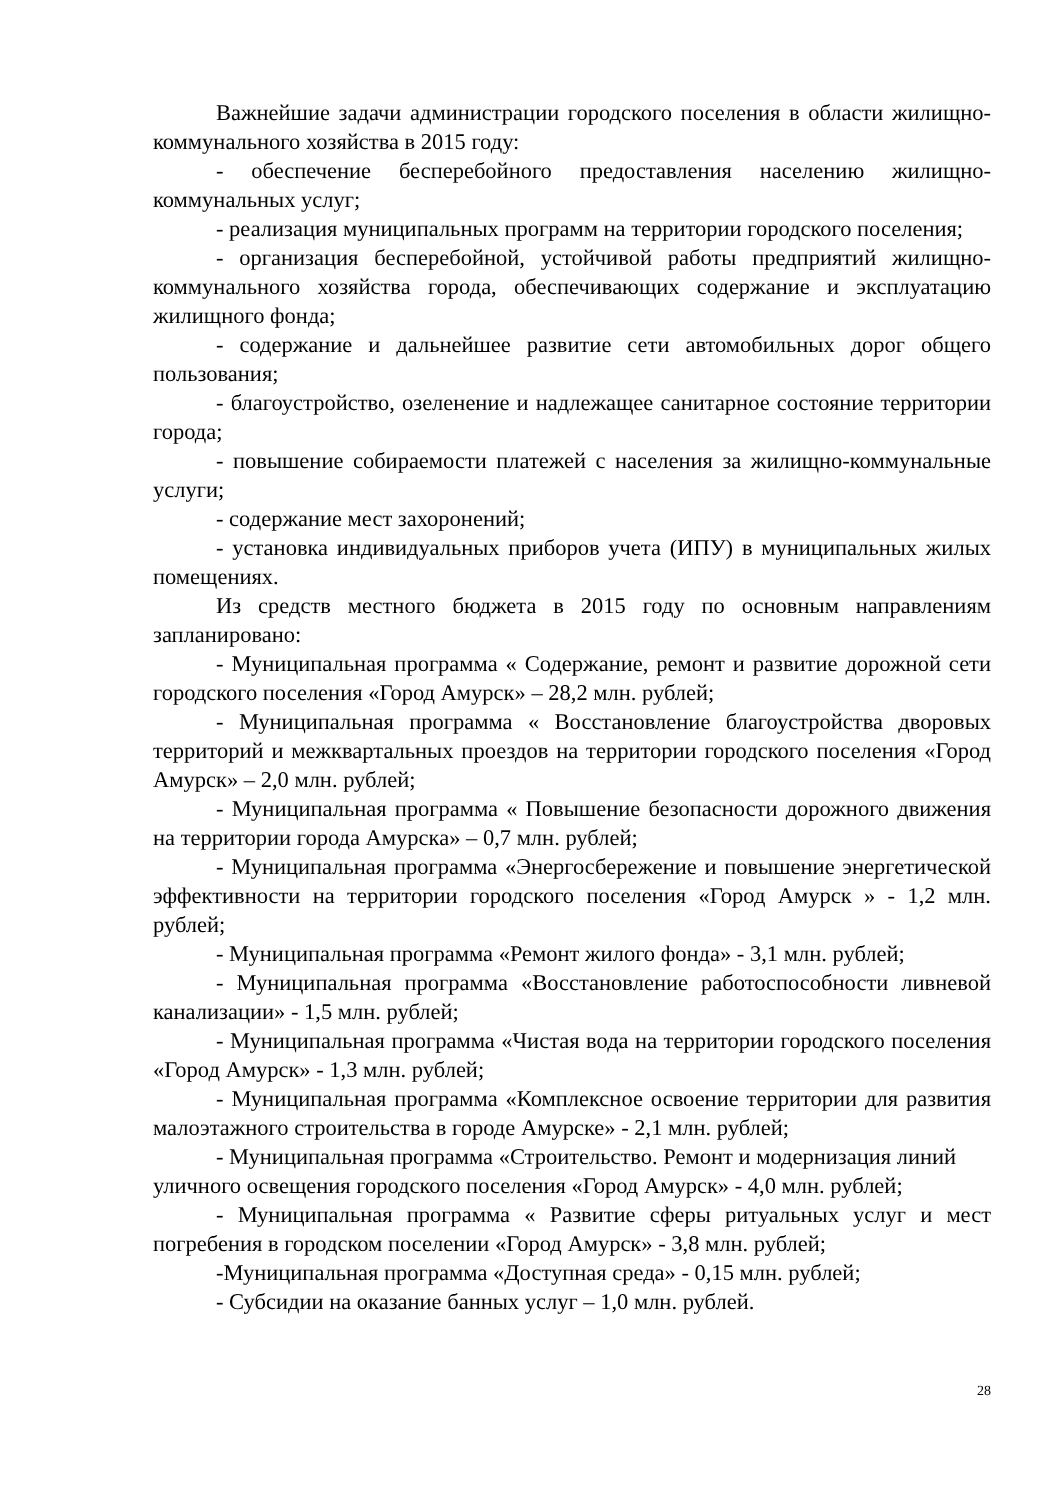Важнейшие задачи администрации городского поселения в области жилищно-коммунального хозяйства в 2015 году:
- обеспечение бесперебойного предоставления населению жилищно-коммунальных услуг;
- реализация муниципальных программ на территории городского поселения;
- организация бесперебойной, устойчивой работы предприятий жилищно-коммунального хозяйства города, обеспечивающих содержание и эксплуатацию жилищного фонда;
- содержание и дальнейшее развитие сети автомобильных дорог общего пользования;
- благоустройство, озеленение и надлежащее санитарное состояние территории города;
- повышение собираемости платежей с населения за жилищно-коммунальные услуги;
- содержание мест захоронений;
- установка индивидуальных приборов учета (ИПУ) в муниципальных жилых помещениях.
Из средств местного бюджета в 2015 году по основным направлениям запланировано:
- Муниципальная программа « Содержание, ремонт и развитие дорожной сети городского поселения «Город Амурск» – 28,2 млн. рублей;
- Муниципальная программа « Восстановление благоустройства дворовых территорий и межквартальных проездов на территории городского поселения «Город Амурск» – 2,0 млн. рублей;
- Муниципальная программа « Повышение безопасности дорожного движения на территории города Амурска» – 0,7 млн. рублей;
- Муниципальная программа «Энергосбережение и повышение энергетической эффективности на территории городского поселения «Город Амурск » - 1,2 млн. рублей;
- Муниципальная программа «Ремонт жилого фонда» - 3,1 млн. рублей;
- Муниципальная программа «Восстановление работоспособности ливневой канализации» - 1,5 млн. рублей;
- Муниципальная программа «Чистая вода на территории городского поселения «Город Амурск» - 1,3 млн. рублей;
- Муниципальная программа «Комплексное освоение территории для развития малоэтажного строительства в городе Амурске» - 2,1 млн. рублей;
- Муниципальная программа «Строительство. Ремонт и модернизация линий уличного освещения городского поселения «Город Амурск» - 4,0 млн. рублей;
- Муниципальная программа « Развитие сферы ритуальных услуг и мест погребения в городском поселении «Город Амурск» - 3,8 млн. рублей;
-Муниципальная программа «Доступная среда» - 0,15 млн. рублей;
- Субсидии на оказание банных услуг – 1,0 млн. рублей.
28